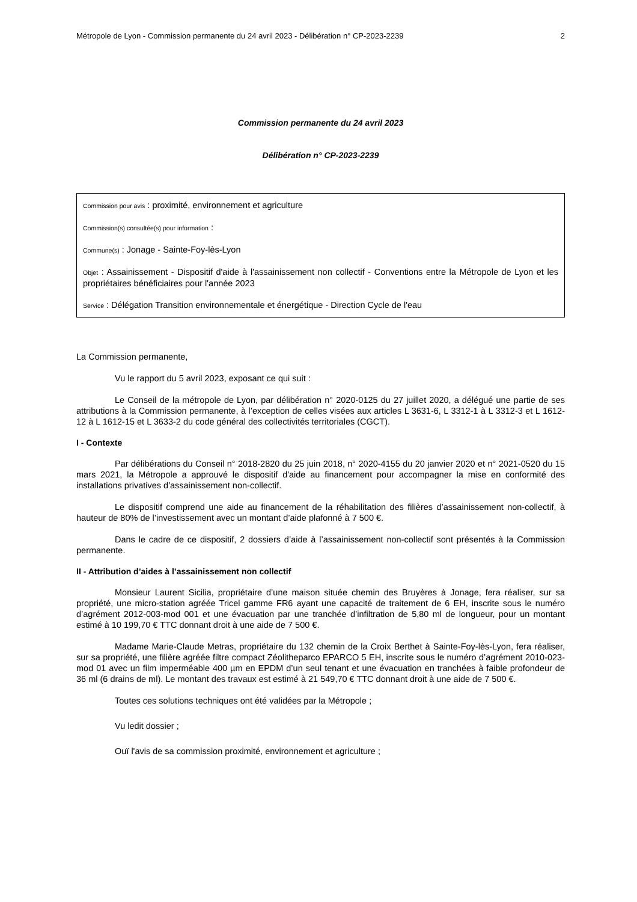Métropole de Lyon - Commission permanente du 24 avril 2023 - Délibération n° CP-2023-2239 2
Commission permanente du 24 avril 2023
Délibération n° CP-2023-2239
Commission pour avis : proximité, environnement et agriculture
Commission(s) consultée(s) pour information :
Commune(s) : Jonage - Sainte-Foy-lès-Lyon
Objet : Assainissement - Dispositif d'aide à l'assainissement non collectif - Conventions entre la Métropole de Lyon et les propriétaires bénéficiaires pour l'année 2023
Service : Délégation Transition environnementale et énergétique - Direction Cycle de l'eau
La Commission permanente,
Vu le rapport du 5 avril 2023, exposant ce qui suit :
Le Conseil de la métropole de Lyon, par délibération n° 2020-0125 du 27 juillet 2020, a délégué une partie de ses attributions à la Commission permanente, à l’exception de celles visées aux articles L 3631-6, L 3312-1 à L 3312-3 et L 1612-12 à L 1612-15 et L 3633-2 du code général des collectivités territoriales (CGCT).
I - Contexte
Par délibérations du Conseil n° 2018-2820 du 25 juin 2018, n° 2020-4155 du 20 janvier 2020 et n° 2021-0520 du 15 mars 2021, la Métropole a approuvé le dispositif d'aide au financement pour accompagner la mise en conformité des installations privatives d'assainissement non-collectif.
Le dispositif comprend une aide au financement de la réhabilitation des filières d’assainissement non-collectif, à hauteur de 80% de l’investissement avec un montant d’aide plafonné à 7 500 €.
Dans le cadre de ce dispositif, 2 dossiers d’aide à l’assainissement non-collectif sont présentés à la Commission permanente.
II - Attribution d’aides à l’assainissement non collectif
Monsieur Laurent Sicilia, propriétaire d’une maison située chemin des Bruyères à Jonage, fera réaliser, sur sa propriété, une micro-station agréée Tricel gamme FR6 ayant une capacité de traitement de 6 EH, inscrite sous le numéro d’agrément 2012-003-mod 001 et une évacuation par une tranchée d’infiltration de 5,80 ml de longueur, pour un montant estimé à 10 199,70 € TTC donnant droit à une aide de 7 500 €.
Madame Marie-Claude Metras, propriétaire du 132 chemin de la Croix Berthet à Sainte-Foy-lès-Lyon, fera réaliser, sur sa propriété, une filière agréée filtre compact Zéolitheparco EPARCO 5 EH, inscrite sous le numéro d’agrément 2010-023-mod 01 avec un film imperméable 400 µm en EPDM d’un seul tenant et une évacuation en tranchées à faible profondeur de 36 ml (6 drains de ml). Le montant des travaux est estimé à 21 549,70 € TTC donnant droit à une aide de 7 500 €.
Toutes ces solutions techniques ont été validées par la Métropole ;
Vu ledit dossier ;
Ouï l'avis de sa commission proximité, environnement et agriculture ;